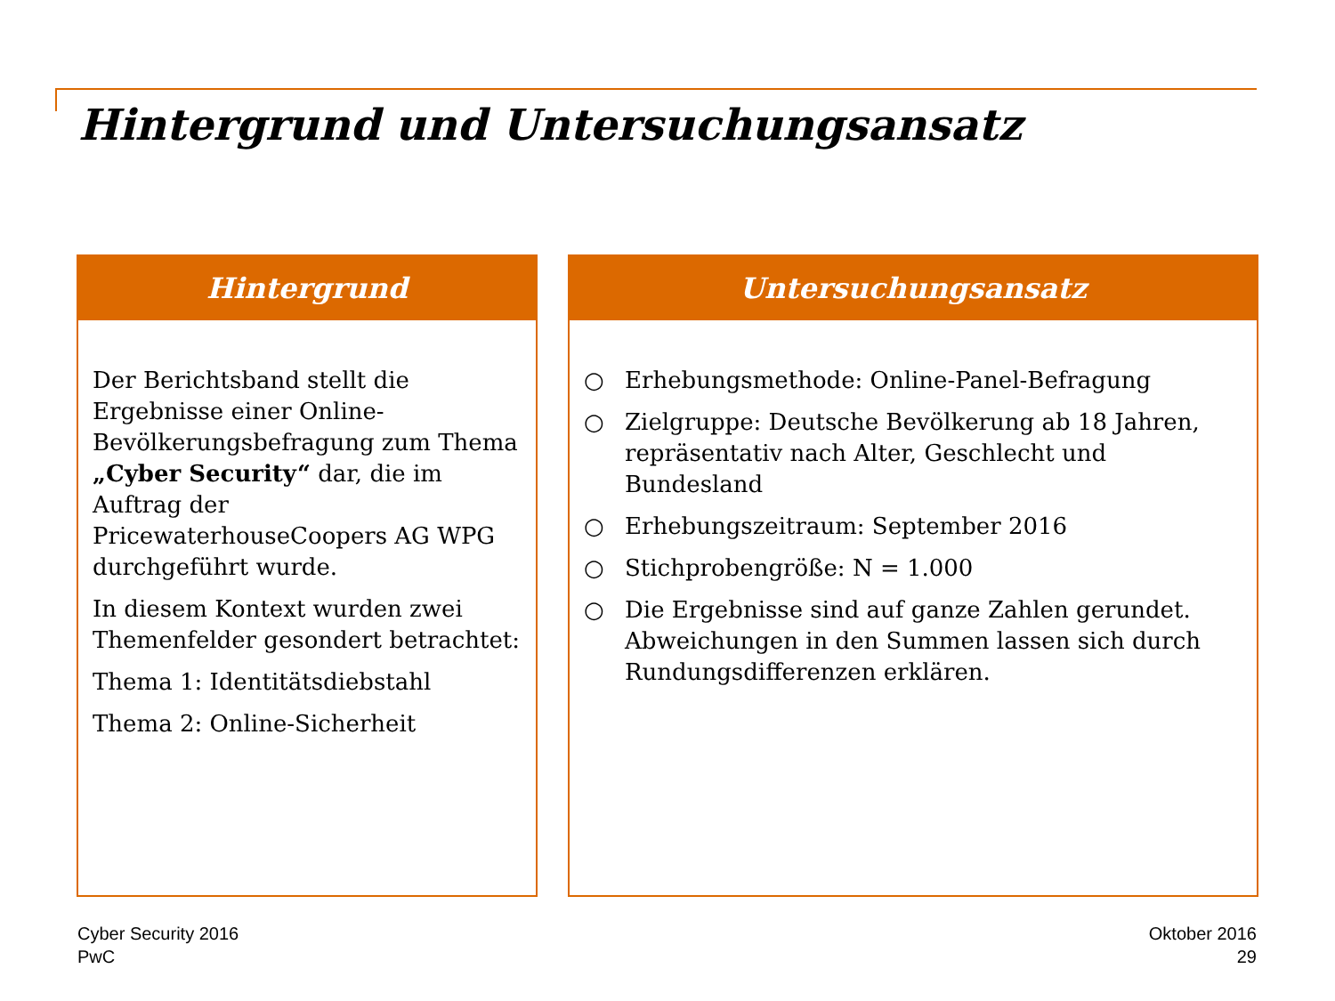Hintergrund und Untersuchungsansatz
Hintergrund
Der Berichtsband stellt die Ergebnisse einer Online-Bevölkerungsbefragung zum Thema „Cyber Security“ dar, die im Auftrag der PricewaterhouseCoopers AG WPG durchgeführt wurde.
In diesem Kontext wurden zwei Themenfelder gesondert betrachtet:
Thema 1: Identitätsdiebstahl
Thema 2: Online-Sicherheit
Untersuchungsansatz
○ Erhebungsmethode: Online-Panel-Befragung
○ Zielgruppe: Deutsche Bevölkerung ab 18 Jahren, repräsentativ nach Alter, Geschlecht und Bundesland
○ Erhebungszeitraum: September 2016
○ Stichprobengröße: N = 1.000
○ Die Ergebnisse sind auf ganze Zahlen gerundet. Abweichungen in den Summen lassen sich durch Rundungsdifferenzen erklären.
Cyber Security 2016
PwC
Oktober 2016
29